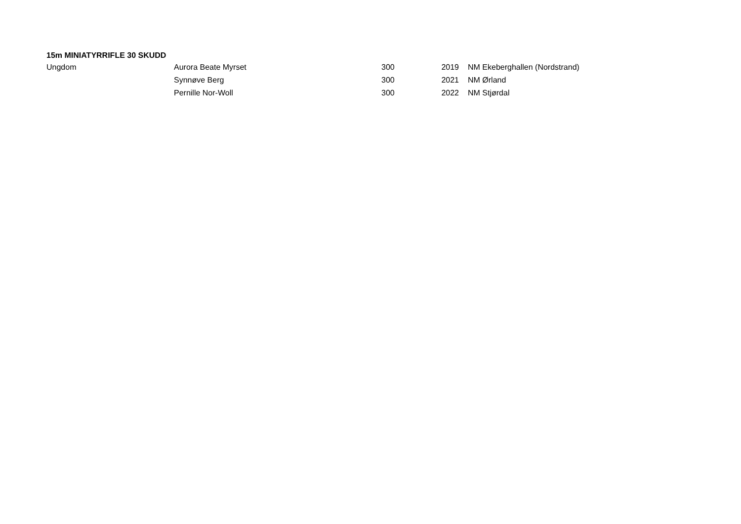15m MINIATYRRIFLE 30 SKUDD
| Ungdom | Aurora Beate Myrset | 300 | 2019 | NM Ekeberghallen (Nordstrand) |
| | Synnøve Berg | 300 | 2021 | NM Ørland |
| | Pernille Nor-Woll | 300 | 2022 | NM Stjørdal |